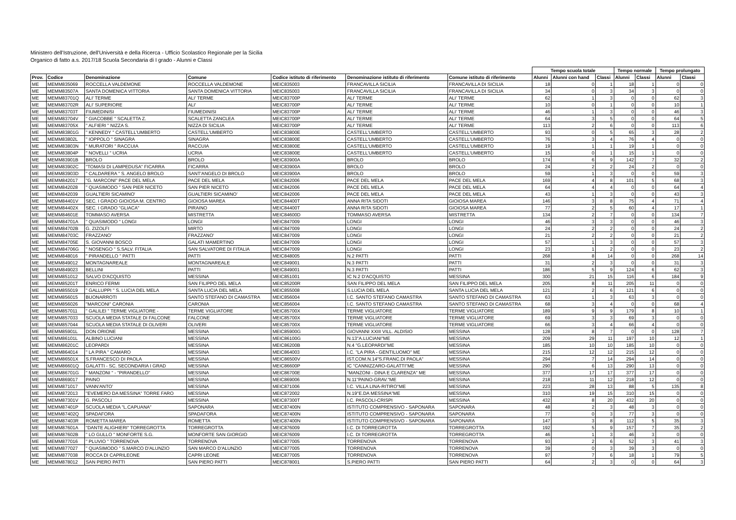Ministero dell'Istruzione, dell'Università e della Ricerca - Ufficio Scolastico Regionale per la Sicilia
Organico di fatto a.s. 2017/18 Scuola Secondaria di I grado - Alunni e Classi
| | | | | | | | Tempo scuola totale | | | Tempo normale | | Tempo prolungato | |
| Prov. | Codice | Denominazione | Comune | Codice istituto di riferimento | Denominazione istituto di riferimento | Comune istituto di riferimento | Alunni | Alunni con hand | Classi | Alunni | Classi | Alunni | Classi |
| ME | MEMM835069 | ROCCELLA VALDEMONE | ROCCELLA VALDEMONE | MEIC835003 | FRANCAVILLA SICILIA | FRANCAVILLA DI SICILIA | 18 | 0 | 1 | 18 | 1 | 0 | 0 |
| ME | MEMM83507A | SANTA DOMENICA VITTORIA | SANTA DOMENICA VITTORIA | MEIC835003 | FRANCAVILLA SICILIA | FRANCAVILLA DI SICILIA | 34 | 0 | 3 | 34 | 3 | 0 | 0 |
| ME | MEMM83701Q | ALI' TERME | ALI' TERME | MEIC83700P | ALI' TERME | ALI' TERME | 62 | 1 | 3 | 0 | 0 | 62 | 3 |
| ME | MEMM83702R | ALI' SUPERIORE | ALI' | MEIC83700P | ALI' TERME | ALI' TERME | 10 | 0 | 1 | 0 | 0 | 10 | 1 |
| ME | MEMM83703T | FIUMEDINISI | FIUMEDINISI | MEIC83700P | ALI' TERME | ALI' TERME | 46 | 1 | 3 | 0 | 0 | 46 | 3 |
| ME | MEMM83704V | " GIACOBBE " SCALETTA Z. | SCALETTA ZANCLEA | MEIC83700P | ALI' TERME | ALI' TERME | 64 | 3 | 5 | 0 | 0 | 64 | 5 |
| ME | MEMM83705X | " ALFIERI " NIZZA S. | NIZZA DI SICILIA | MEIC83700P | ALI' TERME | ALI' TERME | 113 | 2 | 6 | 0 | 0 | 113 | 6 |
| ME | MEMM83801G | " KENNEDY " CASTELL'UMBERTO | CASTELL'UMBERTO | MEIC83800E | CASTELL'UMBERTO | CASTELL'UMBERTO | 93 | 0 | 5 | 65 | 3 | 28 | 2 |
| ME | MEMM83802L | " IOPPOLO " SINAGRA | SINAGRA | MEIC83800E | CASTELL'UMBERTO | CASTELL'UMBERTO | 76 | 3 | 4 | 76 | 4 | 0 | 0 |
| ME | MEMM83803N | " MURATORI " RACCUIA | RACCUIA | MEIC83800E | CASTELL'UMBERTO | CASTELL'UMBERTO | 19 | 1 | 1 | 19 | 1 | 0 | 0 |
| ME | MEMM83804P | " NOVELLI " UCRIA | UCRIA | MEIC83800E | CASTELL'UMBERTO | CASTELL'UMBERTO | 15 | 0 | 1 | 15 | 1 | 0 | 0 |
| ME | MEMM83901B | BROLO | BROLO | MEIC83900A | BROLO | BROLO | 174 | 6 | 9 | 142 | 7 | 32 | 2 |
| ME | MEMM83902C | "TOMASI DI LAMPEDUSA" FICARRA | FICARRA | MEIC83900A | BROLO | BROLO | 24 | 2 | 2 | 24 | 2 | 0 | 0 |
| ME | MEMM83903D | " CALDARERA " S. ANGELO BROLO | SANT'ANGELO DI BROLO | MEIC83900A | BROLO | BROLO | 59 | 1 | 3 | 0 | 0 | 59 | 3 |
| ME | MEMM842017 | "G. MARCONI" PACE DEL MELA | PACE DEL MELA | MEIC842006 | PACE DEL MELA | PACE DEL MELA | 169 | 4 | 8 | 101 | 5 | 68 | 3 |
| ME | MEMM842028 | " QUASIMODO " SAN PIER NICETO | SAN PIER NICETO | MEIC842006 | PACE DEL MELA | PACE DEL MELA | 64 | 4 | 4 | 0 | 0 | 64 | 4 |
| ME | MEMM842039 | GUALTIERI SICAMINO' | GUALTIERI SICAMINO' | MEIC842006 | PACE DEL MELA | PACE DEL MELA | 43 | 1 | 3 | 0 | 0 | 43 | 3 |
| ME | MEMM84401V | SEC. I GRADO GIOIOSA M. CENTRO | GIOIOSA MAREA | MEIC84400T | ANNA RITA SIDOTI | GIOIOSA MAREA | 146 | 3 | 8 | 75 | 4 | 71 | 4 |
| ME | MEMM84402X | SEC. I GRADO "GLIACA" | PIRAINO | MEIC84400T | ANNA RITA SIDOTI | GIOIOSA MAREA | 77 | 2 | 5 | 60 | 4 | 17 | 1 |
| ME | MEMM84601E | TOMMASO AVERSA | MISTRETTA | MEIC84600D | TOMMASO AVERSA | MISTRETTA | 134 | 2 | 7 | 0 | 0 | 134 | 7 |
| ME | MEMM84701A | " QUASIMODO " LONGI | LONGI | MEIC847009 | LONGI | LONGI | 46 | 3 | 3 | 0 | 0 | 46 | 3 |
| ME | MEMM84702B | G. ZIZOLFI | MIRTO | MEIC847009 | LONGI | LONGI | 24 | 2 | 2 | 0 | 0 | 24 | 2 |
| ME | MEMM84703C | FRAZZANO' | FRAZZANO' | MEIC847009 | LONGI | LONGI | 21 | 2 | 2 | 0 | 0 | 21 | 2 |
| ME | MEMM84705E | S. GIOVANNI BOSCO | GALATI MAMERTINO | MEIC847009 | LONGI | LONGI | 57 | 1 | 3 | 0 | 0 | 57 | 3 |
| ME | MEMM84706G | " NOSENGO " S.SALV. FITALIA | SAN SALVATORE DI FITALIA | MEIC847009 | LONGI | LONGI | 23 | 1 | 2 | 0 | 0 | 23 | 2 |
| ME | MEMM848016 | " PIRANDELLO " PATTI | PATTI | MEIC848005 | N.2 PATTI | PATTI | 268 | 8 | 14 | 0 | 0 | 268 | 14 |
| ME | MEMM849012 | MONTAGNAREALE | MONTAGNAREALE | MEIC849001 | N.3 PATTI | PATTI | 31 | 2 | 3 | 0 | 0 | 31 | 3 |
| ME | MEMM849023 | BELLINI | PATTI | MEIC849001 | N.3 PATTI | PATTI | 186 | 5 | 9 | 124 | 6 | 62 | 3 |
| ME | MEMM851012 | SALVO D'ACQUISTO | MESSINA | MEIC851001 | IC N.2 D'ACQUISTO | MESSINA | 300 | 21 | 15 | 116 | 6 | 184 | 9 |
| ME | MEMM85201T | ENRICO FERMI | SAN FILIPPO DEL MELA | MEIC85200R | SAN FILIPPO DEL MELA | SAN FILIPPO DEL MELA | 205 | 8 | 11 | 205 | 11 | 0 | 0 |
| ME | MEMM855019 | " GALLUPPI " S. LUCIA DEL MELA | SANTA LUCIA DEL MELA | MEIC855008 | S.LUCIA DEL MELA | SANTA LUCIA DEL MELA | 121 | 2 | 6 | 121 | 6 | 0 | 0 |
| ME | MEMM856015 | BUONARROTI | SANTO STEFANO DI CAMASTRA | MEIC856004 | I.C. SANTO STEFANO CAMASTRA | SANTO STEFANO DI CAMASTRA | 63 | 1 | 3 | 63 | 3 | 0 | 0 |
| ME | MEMM856026 | "MARCONI" CARONIA | CARONIA | MEIC856004 | I.C. SANTO STEFANO CAMASTRA | SANTO STEFANO DI CAMASTRA | 68 | 3 | 4 | 0 | 0 | 68 | 4 |
| ME | MEMM857011 | " GALILEI " TERME VIGLIATORE - | TERME VIGLIATORE | MEIC85700X | TERME VIGLIATORE | TERME VIGLIATORE | 189 | 9 | 9 | 179 | 8 | 10 | 1 |
| ME | MEMM857033 | SCUOLA MEDIA STATALE DI FALCONE | FALCONE | MEIC85700X | TERME VIGLIATORE | TERME VIGLIATORE | 69 | 3 | 3 | 69 | 3 | 0 | 0 |
| ME | MEMM857044 | SCUOLA MEDIA STATALE DI OLIVERI | OLIVERI | MEIC85700X | TERME VIGLIATORE | TERME VIGLIATORE | 66 | 3 | 4 | 66 | 4 | 0 | 0 |
| ME | MEMM85901L | DON ORIONE | MESSINA | MEIC85900G | GIOVANNI XXIII VILL. ALDISIO | MESSINA | 128 | 8 | 7 | 0 | 0 | 128 | 7 |
| ME | MEMM86101L | ALBINO LUCIANI | MESSINA | MEIC86100G | N.13"A.LUCIANI"ME | MESSINA | 209 | 29 | 11 | 197 | 10 | 12 | 1 |
| ME | MEMM86201C | LEOPARDI | MESSINA | MEIC86200B | N.4 "G.LEOPARDI"ME | MESSINA | 185 | 10 | 10 | 185 | 10 | 0 | 0 |
| ME | MEMM864014 | " LA PIRA " CAMARO | MESSINA | MEIC864003 | I.C. "LA PIRA - GENTILUOMO" ME | MESSINA | 215 | 12 | 12 | 215 | 12 | 0 | 0 |
| ME | MEMM86501X | S.FRANCESCO DI PAOLA | MESSINA | MEIC86500V | IST.COM.N.14"S.FRANC.DI PAOLA" | MESSINA | 294 | 7 | 14 | 294 | 14 | 0 | 0 |
| ME | MEMM86601Q | GALATTI - SC. SECONDARIA I GRAD | MESSINA | MEIC86600P | IC "CANNIZZARO-GALATTI"ME | MESSINA | 290 | 6 | 13 | 290 | 13 | 0 | 0 |
| ME | MEMM86701G | " MANZONI " - "PIRANDELLO" | MESSINA | MEIC86700E | "MANZONI - DINA E CLARENZA" ME | MESSINA | 377 | 17 | 17 | 377 | 17 | 0 | 0 |
| ME | MEMM869017 | PAINO | MESSINA | MEIC869006 | N.11"PAINO-GRAV."ME | MESSINA | 218 | 11 | 12 | 218 | 12 | 0 | 0 |
| ME | MEMM871017 | VANN'ANTO' | MESSINA | MEIC871006 | I.C. VILLA LINA-RITIRO"ME | MESSINA | 223 | 28 | 13 | 88 | 5 | 135 | 8 |
| ME | MEMM872013 | "EVEMERO DA MESSINA" TORRE FARO | MESSINA | MEIC872002 | N.19"E.DA MESSINA"ME | MESSINA | 310 | 19 | 15 | 310 | 15 | 0 | 0 |
| ME | MEMM87301V | G. PASCOLI | MESSINA | MEIC87300T | I.C. PASCOLI-CRISPI | MESSINA | 432 | 8 | 20 | 432 | 20 | 0 | 0 |
| ME | MEMM87401P | SCUOLA MEDIA "L.CAPUANA" | SAPONARA | MEIC87400N | ISTITUTO COMPRENSIVO - SAPONARA | SAPONARA | 48 | 2 | 3 | 48 | 3 | 0 | 0 |
| ME | MEMM87402Q | SPADAFORA | SPADAFORA | MEIC87400N | ISTITUTO COMPRENSIVO - SAPONARA | SAPONARA | 77 | 0 | 3 | 77 | 3 | 0 | 0 |
| ME | MEMM87403R | ROMETTA MAREA | ROMETTA | MEIC87400N | ISTITUTO COMPRENSIVO - SAPONARA | SAPONARA | 147 | 3 | 8 | 112 | 5 | 35 | 3 |
| ME | MEMM87601A | "DANTE ALIGHIERI" TORREGROTTA | TORREGROTTA | MEIC876009 | I.C. DI TORREGROTTA | TORREGROTTA | 192 | 5 | 9 | 157 | 7 | 35 | 2 |
| ME | MEMM87602B | " LO GULLO " MONFORTE S.G. | MONFORTE SAN GIORGIO | MEIC876009 | I.C. DI TORREGROTTA | TORREGROTTA | 46 | 1 | 3 | 46 | 3 | 0 | 0 |
| ME | MEMM877016 | " PLUVIO " TORRENOVA | TORRENOVA | MEIC877005 | TORRENOVA | TORRENOVA | 93 | 2 | 6 | 52 | 3 | 41 | 3 |
| ME | MEMM877027 | " QUASIMODO " S.MARCO D'ALUNZIO | SAN MARCO D'ALUNZIO | MEIC877005 | TORRENOVA | TORRENOVA | 39 | 0 | 3 | 39 | 3 | 0 | 0 |
| ME | MEMM877038 | ROCCA DI CAPRILEONE | CAPRI LEONE | MEIC877005 | TORRENOVA | TORRENOVA | 97 | 7 | 6 | 18 | 1 | 79 | 5 |
| ME | MEMM878012 | SAN PIERO PATTI | SAN PIERO PATTI | MEIC878001 | S.PIERO PATTI | SAN PIERO PATTI | 64 | 2 | 3 | 0 | 0 | 64 | 3 |